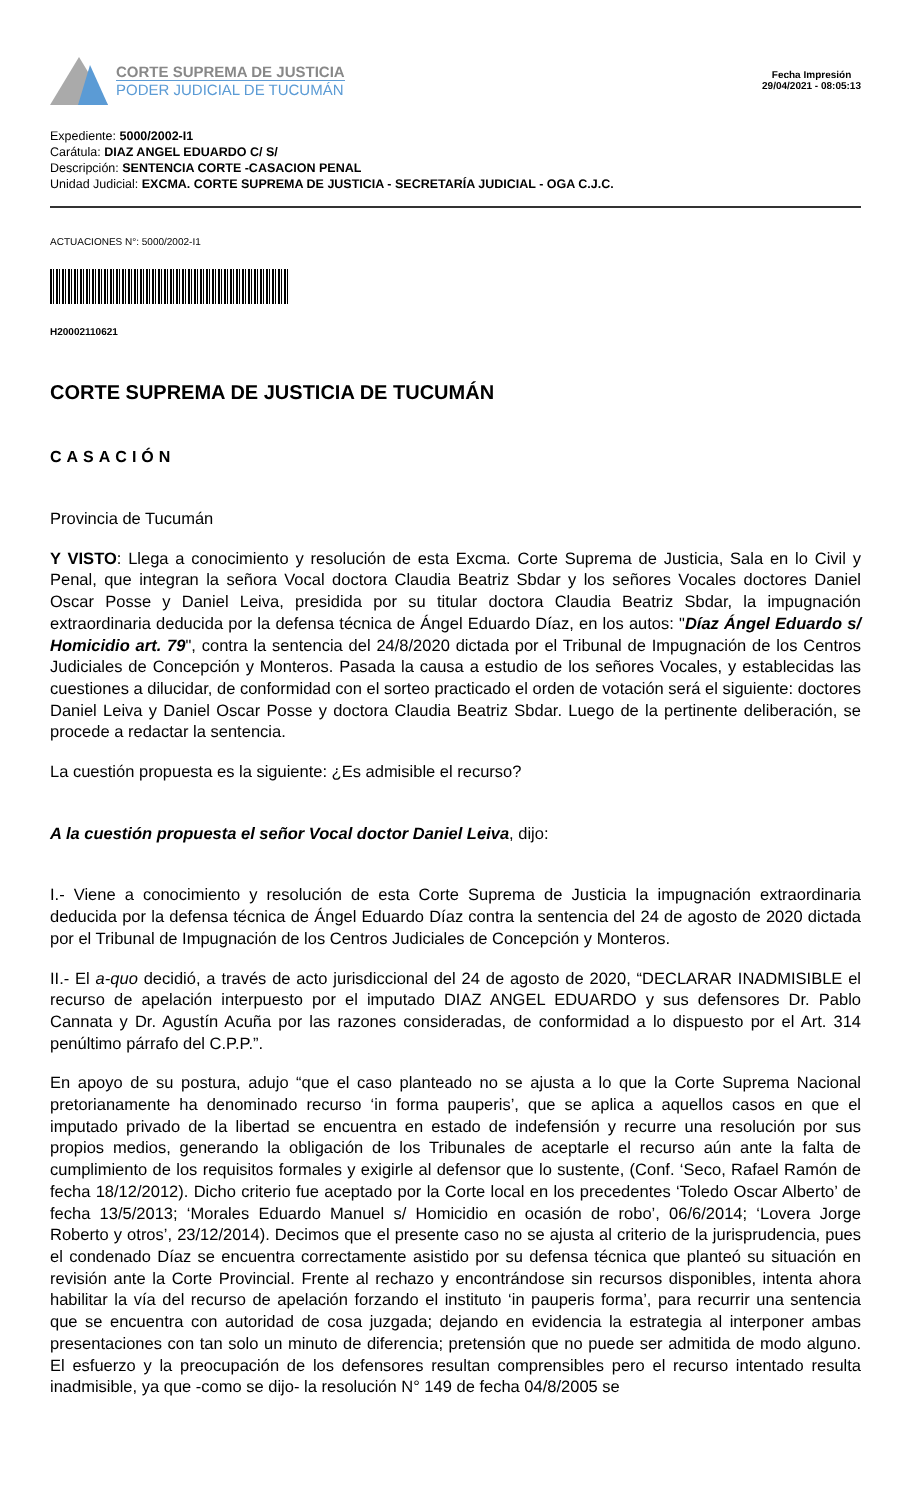CORTE SUPREMA DE JUSTICIA
PODER JUDICIAL DE TUCUMÁN
Fecha Impresión
29/04/2021 - 08:05:13
Expediente: 5000/2002-I1
Carátula: DIAZ ANGEL EDUARDO C/ S/
Descripción: SENTENCIA CORTE -CASACION PENAL
Unidad Judicial: EXCMA. CORTE SUPREMA DE JUSTICIA - SECRETARÍA JUDICIAL - OGA C.J.C.
ACTUACIONES N°: 5000/2002-I1
H20002110621
CORTE SUPREMA DE JUSTICIA DE TUCUMÁN
CASACIÓN
Provincia de Tucumán
Y VISTO: Llega a conocimiento y resolución de esta Excma. Corte Suprema de Justicia, Sala en lo Civil y Penal, que integran la señora Vocal doctora Claudia Beatriz Sbdar y los señores Vocales doctores Daniel Oscar Posse y Daniel Leiva, presidida por su titular doctora Claudia Beatriz Sbdar, la impugnación extraordinaria deducida por la defensa técnica de Ángel Eduardo Díaz, en los autos: "Díaz Ángel Eduardo s/ Homicidio art. 79", contra la sentencia del 24/8/2020 dictada por el Tribunal de Impugnación de los Centros Judiciales de Concepción y Monteros. Pasada la causa a estudio de los señores Vocales, y establecidas las cuestiones a dilucidar, de conformidad con el sorteo practicado el orden de votación será el siguiente: doctores Daniel Leiva y Daniel Oscar Posse y doctora Claudia Beatriz Sbdar. Luego de la pertinente deliberación, se procede a redactar la sentencia.
La cuestión propuesta es la siguiente: ¿Es admisible el recurso?
A la cuestión propuesta el señor Vocal doctor Daniel Leiva, dijo:
I.- Viene a conocimiento y resolución de esta Corte Suprema de Justicia la impugnación extraordinaria deducida por la defensa técnica de Ángel Eduardo Díaz contra la sentencia del 24 de agosto de 2020 dictada por el Tribunal de Impugnación de los Centros Judiciales de Concepción y Monteros.
II.- El a-quo decidió, a través de acto jurisdiccional del 24 de agosto de 2020, “DECLARAR INADMISIBLE el recurso de apelación interpuesto por el imputado DIAZ ANGEL EDUARDO y sus defensores Dr. Pablo Cannata y Dr. Agustín Acuña por las razones consideradas, de conformidad a lo dispuesto por el Art. 314 penúltimo párrafo del C.P.P.”.
En apoyo de su postura, adujo “que el caso planteado no se ajusta a lo que la Corte Suprema Nacional pretorianamente ha denominado recurso ‘in forma pauperis’, que se aplica a aquellos casos en que el imputado privado de la libertad se encuentra en estado de indefensión y recurre una resolución por sus propios medios, generando la obligación de los Tribunales de aceptarle el recurso aún ante la falta de cumplimiento de los requisitos formales y exigirle al defensor que lo sustente, (Conf. ‘Seco, Rafael Ramón de fecha 18/12/2012). Dicho criterio fue aceptado por la Corte local en los precedentes ‘Toledo Oscar Alberto’ de fecha 13/5/2013; ‘Morales Eduardo Manuel s/ Homicidio en ocasión de robo’, 06/6/2014; ‘Lovera Jorge Roberto y otros’, 23/12/2014). Decimos que el presente caso no se ajusta al criterio de la jurisprudencia, pues el condenado Díaz se encuentra correctamente asistido por su defensa técnica que planteó su situación en revisión ante la Corte Provincial. Frente al rechazo y encontrándose sin recursos disponibles, intenta ahora habilitar la vía del recurso de apelación forzando el instituto ‘in pauperis forma’, para recurrir una sentencia que se encuentra con autoridad de cosa juzgada; dejando en evidencia la estrategia al interponer ambas presentaciones con tan solo un minuto de diferencia; pretensión que no puede ser admitida de modo alguno. El esfuerzo y la preocupación de los defensores resultan comprensibles pero el recurso intentado resulta inadmisible, ya que -como se dijo- la resolución N° 149 de fecha 04/8/2005 se